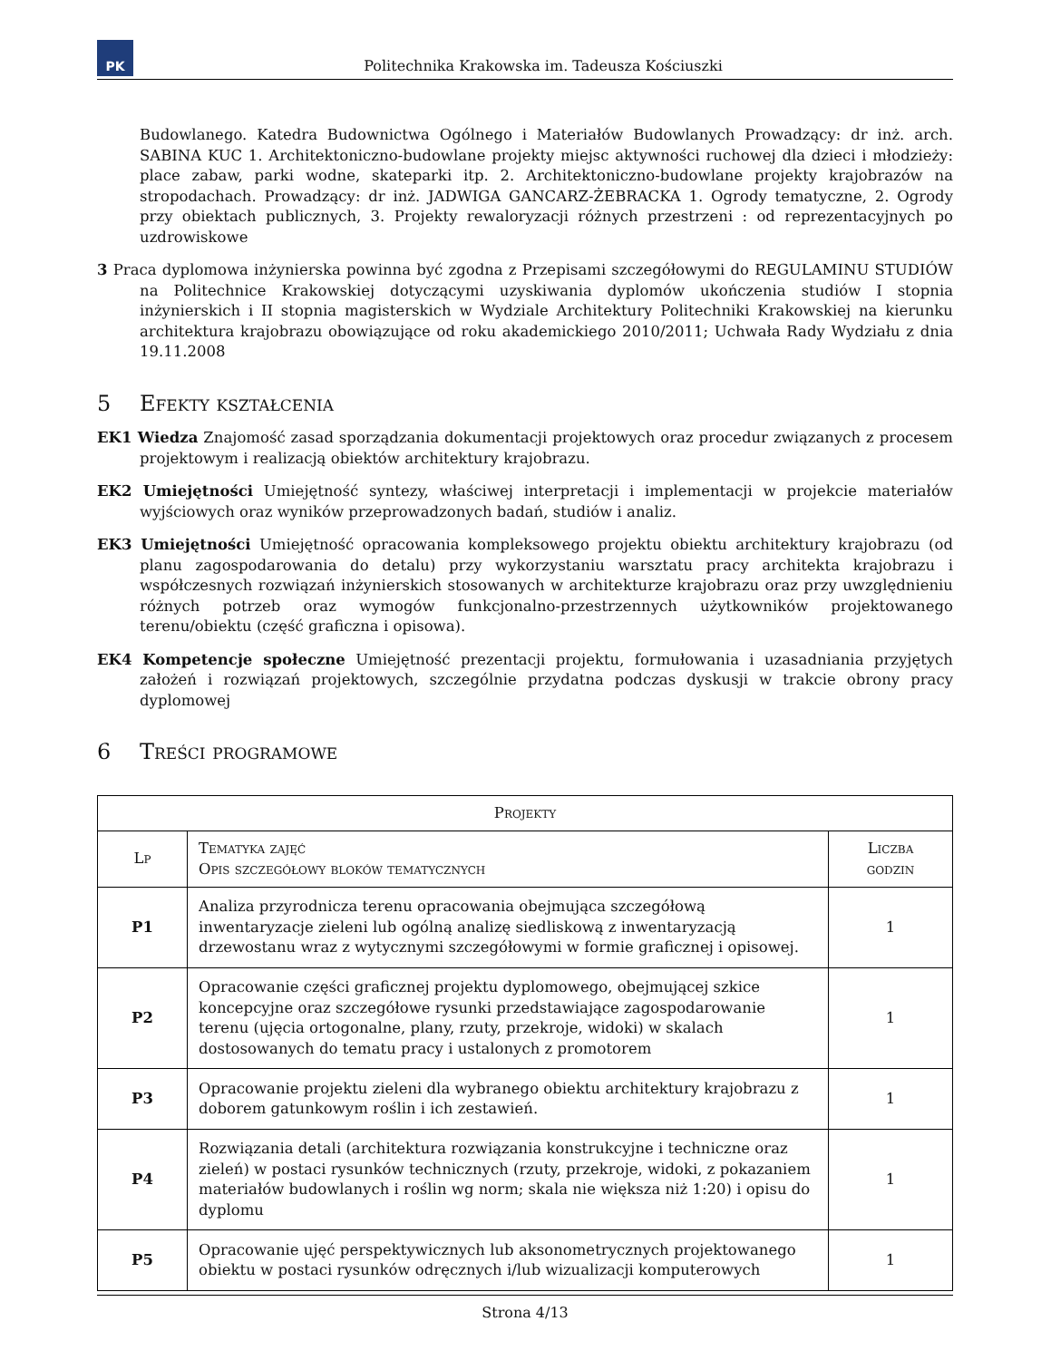PK
Politechnika Krakowska im. Tadeusza Kościuszki
Budowlanego. Katedra Budownictwa Ogólnego i Materiałów Budowlanych Prowadzący: dr inż. arch. SABINA KUC 1. Architektoniczno-budowlane projekty miejsc aktywności ruchowej dla dzieci i młodzieży: place zabaw, parki wodne, skateparki itp. 2. Architektoniczno-budowlane projekty krajobrazów na stropodachach. Prowadzący: dr inż. JADWIGA GANCARZ-ŻEBRACKA 1. Ogrody tematyczne, 2. Ogrody przy obiektach publicznych, 3. Projekty rewaloryzacji różnych przestrzeni : od reprezentacyjnych po uzdrowiskowe
3 Praca dyplomowa inżynierska powinna być zgodna z Przepisami szczegółowymi do REGULAMINU STUDIÓW na Politechnice Krakowskiej dotyczącymi uzyskiwania dyplomów ukończenia studiów I stopnia inżynierskich i II stopnia magisterskich w Wydziale Architektury Politechniki Krakowskiej na kierunku architektura krajobrazu obowiązujące od roku akademickiego 2010/2011; Uchwała Rady Wydziału z dnia 19.11.2008
5 Efekty kształcenia
EK1 Wiedza Znajomość zasad sporządzania dokumentacji projektowych oraz procedur związanych z procesem projektowym i realizacją obiektów architektury krajobrazu.
EK2 Umiejętności Umiejętność syntezy, właściwej interpretacji i implementacji w projekcie materiałów wyjściowych oraz wyników przeprowadzonych badań, studiów i analiz.
EK3 Umiejętności Umiejętność opracowania kompleksowego projektu obiektu architektury krajobrazu (od planu zagospodarowania do detalu) przy wykorzystaniu warsztatu pracy architekta krajobrazu i współczesnych rozwiązań inżynierskich stosowanych w architekturze krajobrazu oraz przy uwzględnieniu różnych potrzeb oraz wymogów funkcjonalno-przestrzennych użytkowników projektowanego terenu/obiektu (część graficzna i opisowa).
EK4 Kompetencje społeczne Umiejętność prezentacji projektu, formułowania i uzasadniania przyjętych założeń i rozwiązań projektowych, szczególnie przydatna podczas dyskusji w trakcie obrony pracy dyplomowej
6 Treści programowe
| Projekty | | |
| --- | --- | --- |
| Lp | Tematyka zajęć Opis szczegółowy bloków tematycznych | Liczba godzin |
| P1 | Analiza przyrodnicza terenu opracowania obejmująca szczegółową inwentaryzacje zieleni lub ogólną analizę siedliskową z inwentaryzacją drzewostanu wraz z wytycznymi szczegółowymi w formie graficznej i opisowej. | 1 |
| P2 | Opracowanie części graficznej projektu dyplomowego, obejmującej szkice koncepcyjne oraz szczegółowe rysunki przedstawiające zagospodarowanie terenu (ujęcia ortogonalne, plany, rzuty, przekroje, widoki) w skalach dostosowanych do tematu pracy i ustalonych z promotorem | 1 |
| P3 | Opracowanie projektu zieleni dla wybranego obiektu architektury krajobrazu z doborem gatunkowym roślin i ich zestawień. | 1 |
| P4 | Rozwiązania detali (architektura rozwiązania konstrukcyjne i techniczne oraz zieleń) w postaci rysunków technicznych (rzuty, przekroje, widoki, z pokazaniem materiałów budowlanych i roślin wg norm; skala nie większa niż 1:20) i opisu do dyplomu | 1 |
| P5 | Opracowanie ujęć perspektywicznych lub aksonometrycznych projektowanego obiektu w postaci rysunków odręcznych i/lub wizualizacji komputerowych | 1 |
Strona 4/13